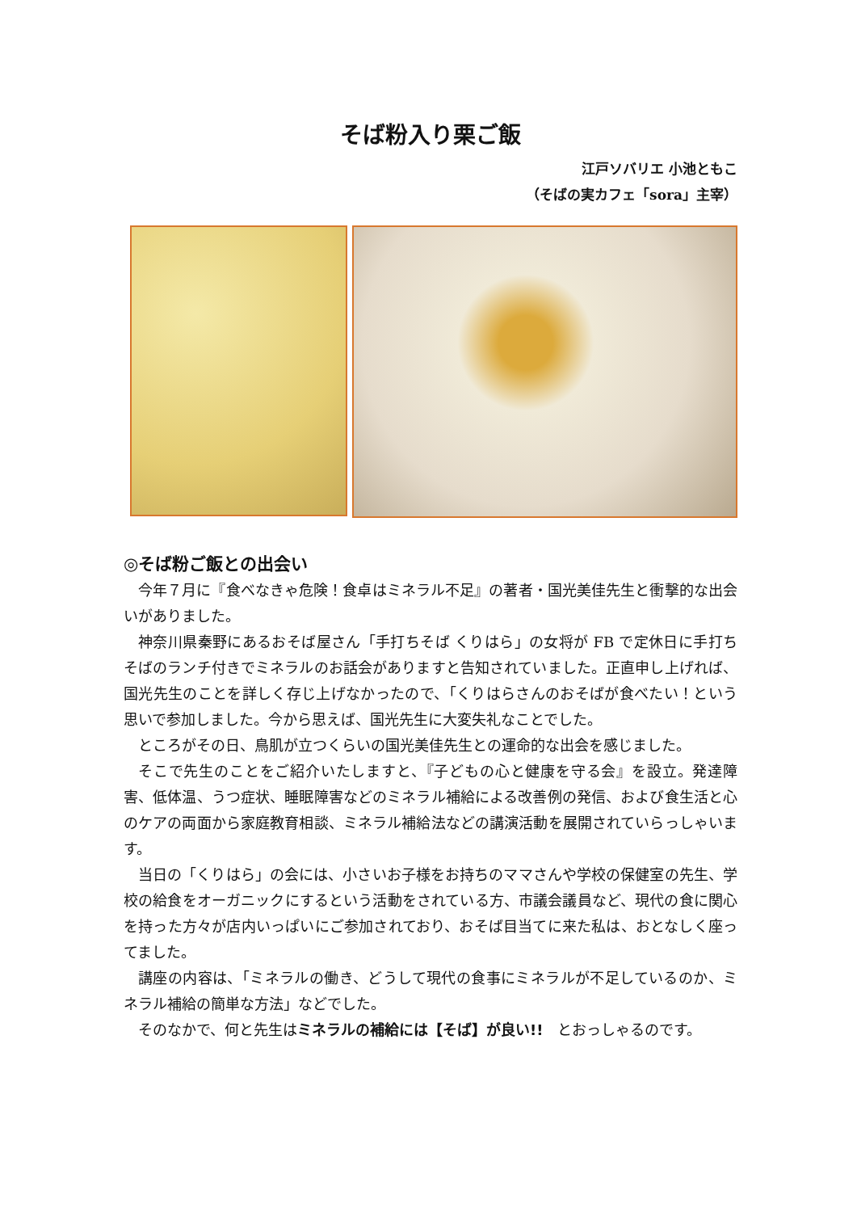そば粉入り栗ご飯
江戸ソバリエ 小池ともこ
（そばの実カフェ「sora」主宰）
◎そば粉ご飯との出会い
今年７月に『食べなきゃ危険！食卓はミネラル不足』の著者・国光美佳先生と衝撃的な出会いがありました。
神奈川県秦野にあるおそば屋さん「手打ちそば くりはら」の女将が FB で定休日に手打ちそばのランチ付きでミネラルのお話会がありますと告知されていました。正直申し上げれば、国光先生のことを詳しく存じ上げなかったので、「くりはらさんのおそばが食べたい！という思いで参加しました。今から思えば、国光先生に大変失礼なことでした。
ところがその日、鳥肌が立つくらいの国光美佳先生との運命的な出会を感じました。
そこで先生のことをご紹介いたしますと、『子どもの心と健康を守る会』を設立。発達障害、低体温、うつ症状、睡眠障害などのミネラル補給による改善例の発信、および食生活と心のケアの両面から家庭教育相談、ミネラル補給法などの講演活動を展開されていらっしゃいます。
当日の「くりはら」の会には、小さいお子様をお持ちのママさんや学校の保健室の先生、学校の給食をオーガニックにするという活動をされている方、市議会議員など、現代の食に関心を持った方々が店内いっぱいにご参加されており、おそば目当てに来た私は、おとなしく座ってました。
講座の内容は、「ミネラルの働き、どうして現代の食事にミネラルが不足しているのか、ミネラル補給の簡単な方法」などでした。
そのなかで、何と先生はミネラルの補給には【そば】が良い!!　とおっしゃるのです。